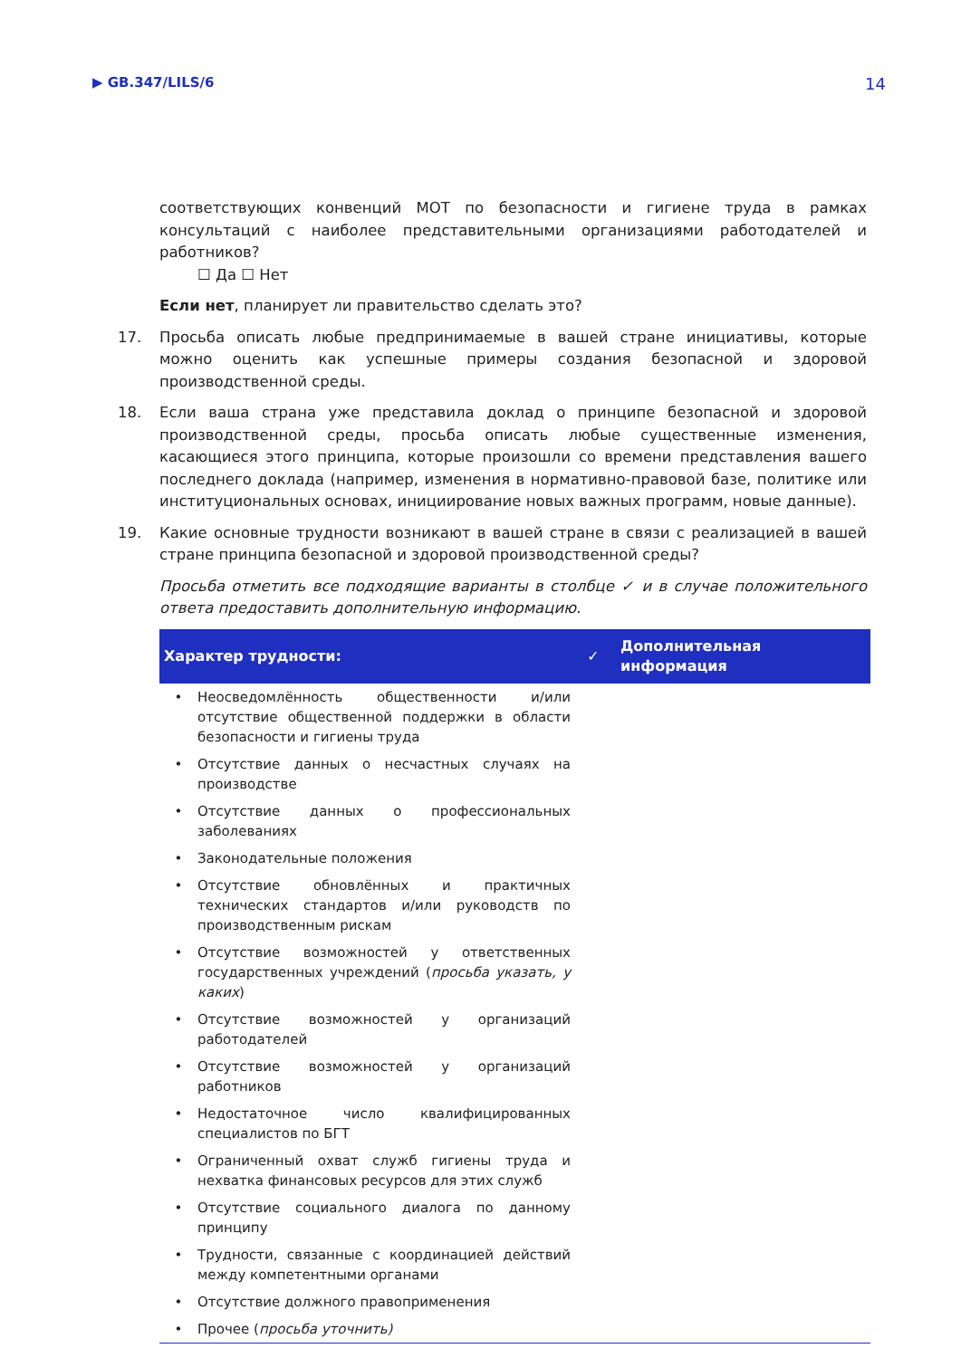▶ GB.347/LILS/6 14
соответствующих конвенций МОТ по безопасности и гигиене труда в рамках консультаций с наиболее представительными организациями работодателей и работников?
☐ Да ☐ Нет
Если нет, планирует ли правительство сделать это?
17. Просьба описать любые предпринимаемые в вашей стране инициативы, которые можно оценить как успешные примеры создания безопасной и здоровой производственной среды.
18. Если ваша страна уже представила доклад о принципе безопасной и здоровой производственной среды, просьба описать любые существенные изменения, касающиеся этого принципа, которые произошли со времени представления вашего последнего доклада (например, изменения в нормативно-правовой базе, политике или институциональных основах, инициирование новых важных программ, новые данные).
19. Какие основные трудности возникают в вашей стране в связи с реализацией в вашей стране принципа безопасной и здоровой производственной среды?
Просьба отметить все подходящие варианты в столбце ✓ и в случае положительного ответа предоставить дополнительную информацию.
| Характер трудности: | | ✓ | Дополнительная информация |
| --- | --- | --- | --- |
| • | Неосведомлённость общественности и/или отсутствие общественной поддержки в области безопасности и гигиены труда | | |
| • | Отсутствие данных о несчастных случаях на производстве | | |
| • | Отсутствие данных о профессиональных заболеваниях | | |
| • | Законодательные положения | | |
| • | Отсутствие обновлённых и практичных технических стандартов и/или руководств по производственным рискам | | |
| • | Отсутствие возможностей у ответственных государственных учреждений ( просьба указать, у каких ) | | |
| • | Отсутствие возможностей у организаций работодателей | | |
| • | Отсутствие возможностей у организаций работников | | |
| • | Недостаточное число квалифицированных специалистов по БГТ | | |
| • | Ограниченный охват служб гигиены труда и нехватка финансовых ресурсов для этих служб | | |
| • | Отсутствие социального диалога по данному принципу | | |
| • | Трудности, связанные с координацией действий между компетентными органами | | |
| • | Отсутствие должного правоприменения | | |
| • | Прочее ( просьба уточнить) | | |